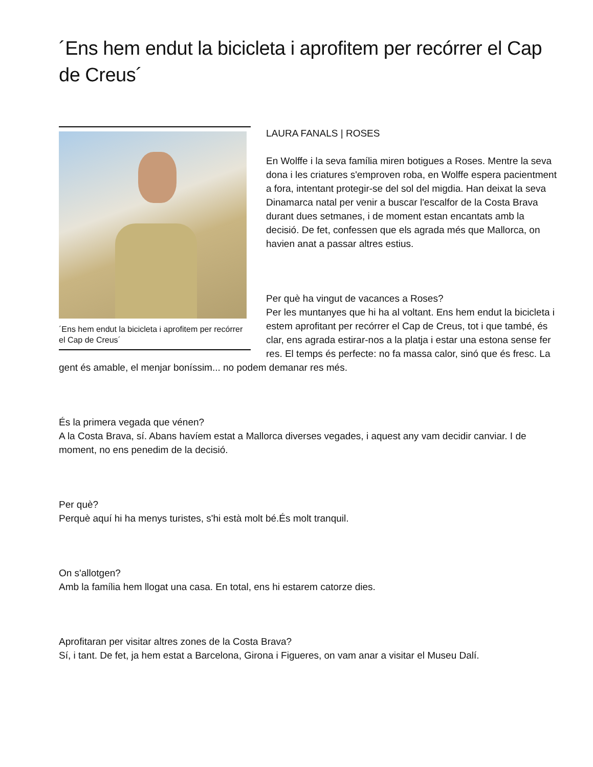´Ens hem endut la bicicleta i aprofitem per recórrer el Cap de Creus´
´Ens hem endut la bicicleta i aprofitem per recórrer el Cap de Creus´
LAURA FANALS | ROSES
En Wolffe i la seva família miren botigues a Roses. Mentre la seva dona i les criatures s'emproven roba, en Wolffe espera pacientment a fora, intentant protegir-se del sol del migdia. Han deixat la seva Dinamarca natal per venir a buscar l'escalfor de la Costa Brava durant dues setmanes, i de moment estan encantats amb la decisió. De fet, confessen que els agrada més que Mallorca, on havien anat a passar altres estius.
Per què ha vingut de vacances a Roses?
Per les muntanyes que hi ha al voltant. Ens hem endut la bicicleta i estem aprofitant per recórrer el Cap de Creus, tot i que també, és clar, ens agrada estirar-nos a la platja i estar una estona sense fer res. El temps és perfecte: no fa massa calor, sinó que és fresc. La gent és amable, el menjar boníssim... no podem demanar res més.
És la primera vegada que vénen?
A la Costa Brava, sí. Abans havíem estat a Mallorca diverses vegades, i aquest any vam decidir canviar. I de moment, no ens penedim de la decisió.
Per què?
Perquè aquí hi ha menys turistes, s'hi està molt bé.És molt tranquil.
On s'allotgen?
Amb la família hem llogat una casa. En total, ens hi estarem catorze dies.
Aprofitaran per visitar altres zones de la Costa Brava?
Sí, i tant. De fet, ja hem estat a Barcelona, Girona i Figueres, on vam anar a visitar el Museu Dalí.